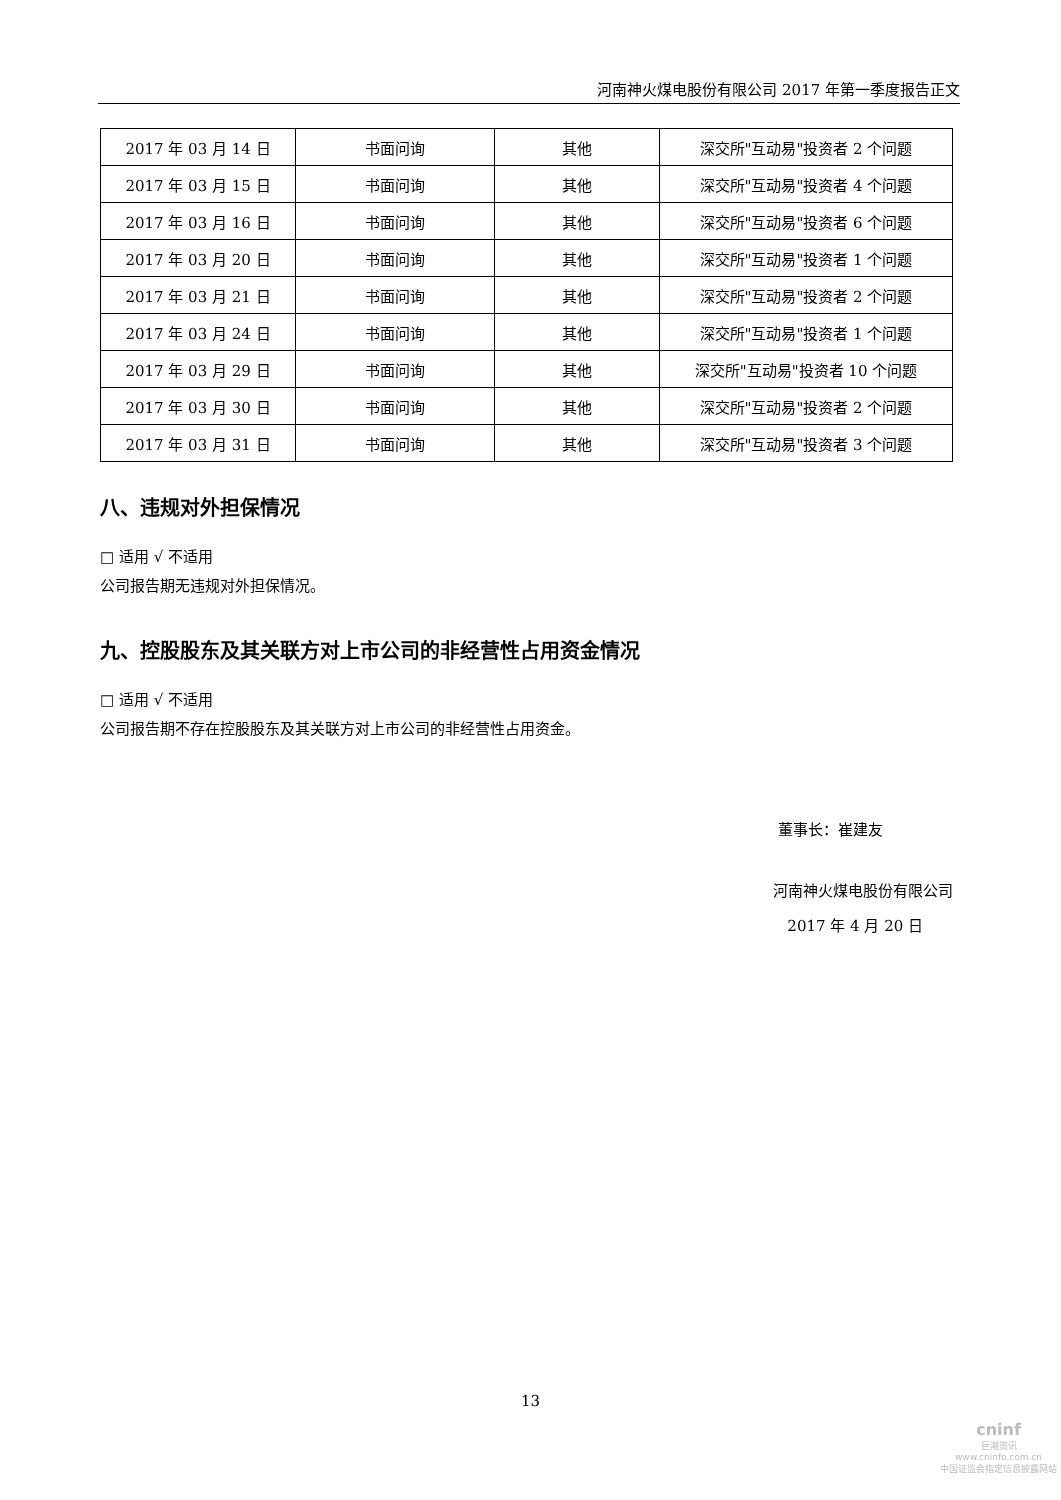河南神火煤电股份有限公司 2017 年第一季度报告正文
| 2017 年 03 月 14 日 | 书面问询 | 其他 | 深交所"互动易"投资者 2 个问题 |
| 2017 年 03 月 15 日 | 书面问询 | 其他 | 深交所"互动易"投资者 4 个问题 |
| 2017 年 03 月 16 日 | 书面问询 | 其他 | 深交所"互动易"投资者 6 个问题 |
| 2017 年 03 月 20 日 | 书面问询 | 其他 | 深交所"互动易"投资者 1 个问题 |
| 2017 年 03 月 21 日 | 书面问询 | 其他 | 深交所"互动易"投资者 2 个问题 |
| 2017 年 03 月 24 日 | 书面问询 | 其他 | 深交所"互动易"投资者 1 个问题 |
| 2017 年 03 月 29 日 | 书面问询 | 其他 | 深交所"互动易"投资者 10 个问题 |
| 2017 年 03 月 30 日 | 书面问询 | 其他 | 深交所"互动易"投资者 2 个问题 |
| 2017 年 03 月 31 日 | 书面问询 | 其他 | 深交所"互动易"投资者 3 个问题 |
八、违规对外担保情况
□ 适用 √ 不适用
公司报告期无违规对外担保情况。
九、控股股东及其关联方对上市公司的非经营性占用资金情况
□ 适用 √ 不适用
公司报告期不存在控股股东及其关联方对上市公司的非经营性占用资金。
董事长：崔建友
河南神火煤电股份有限公司
2017 年 4 月 20 日
13
cninf
巨潮资讯
www.cninfo.com.cn
中国证监会指定信息披露网站